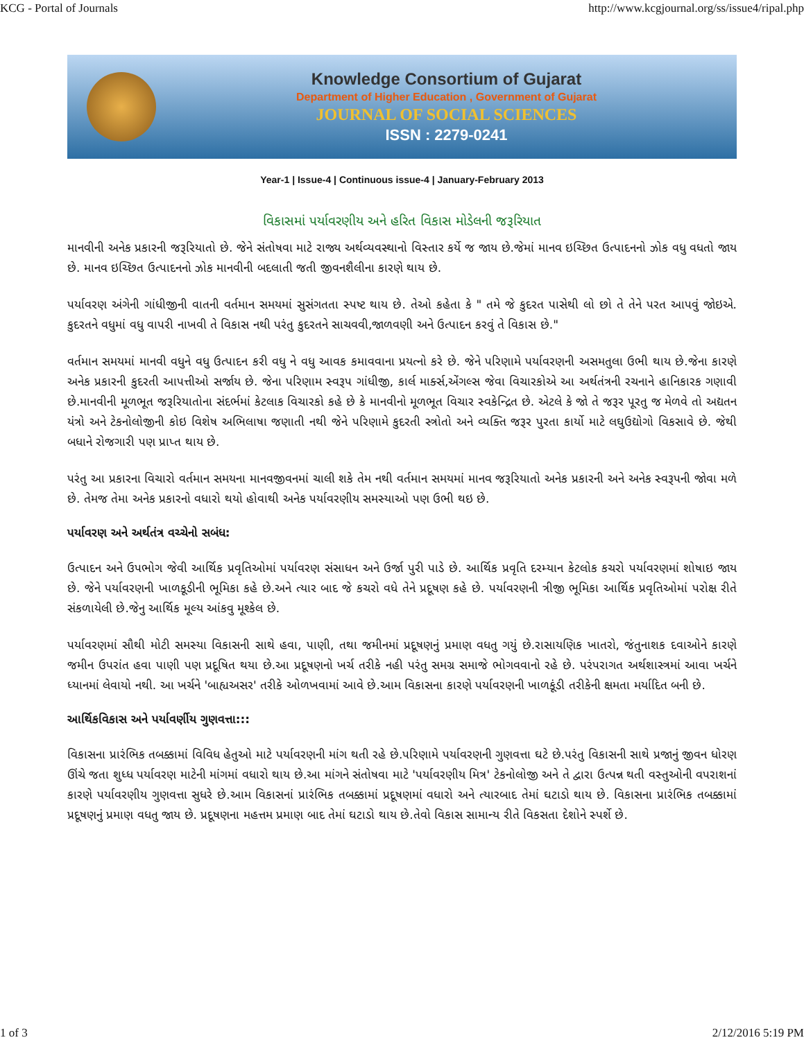KCG - Portal of Journals http://www.kcgjournal.org/ss/issue4/ripal.php
Knowledge Consortium of Gujarat
Department of Higher Education , Government of Gujarat
JOURNAL OF SOCIAL SCIENCES
ISSN : 2279-0241
Year-1 | Issue-4 | Continuous issue-4 | January-February 2013
વિકાસમાં પર્યાવરણીય અને હરિત વિકાસ મોડેલની જરૂરિયાત
માનવીની અનેક પ્રકારની જરૂરિયાતો છે. જેને સંતોષવા માટે રાજ્ય અર્થવ્યવસ્થાનો વિસ્તાર કર્યે જ જાય છે.જેમાં માનવ ઇચ્છિત ઉત્પાદનનો ઝોક વધુ વધતો જાય છે. માનવ ઇચ્છિત ઉત્પાદનનો ઝોક માનવીની બદલાતી જતી જીવનશૈલીના કારણે થાય છે.
પર્યાવરણ અંગેની ગાંધીજીની વાતની વર્તમાન સમયમાં સુસંગતતા સ્પષ્ટ થાય છે. તેઓ કહેતા કે " તમે જે કુદરત પાસેથી લો છો તે તેને પરત આપવું જોઇએ. કુદરતને વધુમાં વધુ વાપરી નાખવી તે વિકાસ નથી પરંતુ કુદરતને સાચવવી,જાળવણી અને ઉત્પાદન કરવું તે વિકાસ છે."
વર્તમાન સમયમાં માનવી વધુને વધુ ઉત્પાદન કરી વધુ ને વધુ આવક કમાવવાના પ્રયત્નો કરે છે. જેને પરિણામે પર્યાવરણની અસમતુલા ઉભી થાય છે.જેના કારણે અનેક પ્રકારની કુદરતી આપત્તીઓ સર્જાય છે. જેના પરિણામ સ્વરૂપ ગાંધીજી, કાર્લ માર્ક્સ,એંગલ્સ જેવા વિચારકોએ આ અર્થતંત્રની રચનાને હાનિકારક ગણાવી છે.માનવીની મૂળભૂત જરૂરિયાતોના સંદર્ભમાં કેટલાક વિચારકો કહે છે કે માનવીનો મૂળભૂત વિચાર સ્વકેન્દ્રિત છે. એટલે કે જો તે જરૂર પૂરતુ જ મેળવે તો અદ્યતન યંત્રો અને ટેકનોલોજીની કોઇ વિશેષ અભિલાષા જણાતી નથી જેને પરિણામે કુદરતી સ્ત્રોતો અને વ્યક્તિ જરૂર પુરતા કાર્યો માટે લઘુઉદ્યોગો વિકસાવે છે. જેથી બધાને રોજગારી પણ પ્રાપ્ત થાય છે.
પરંતુ આ પ્રકારના વિચારો વર્તમાન સમયના માનવજીવનમાં ચાલી શકે તેમ નથી વર્તમાન સમયમાં માનવ જરૂરિયાતો અનેક પ્રકારની અને અનેક સ્વરૂપની જોવા મળે છે. તેમજ તેમા અનેક પ્રકારનો વધારો થયો હોવાથી અનેક પર્યાવરણીય સમસ્યાઓ પણ ઉભી થઇ છે.
પર્યાવરણ અને અર્થતંત્ર વચ્ચેનો સબંધ:
ઉત્પાદન અને ઉપભોગ જેવી આર્થિક પ્રવૃતિઓમાં પર્યાવરણ સંસાધન અને ઉર્જા પુરી પાડે છે. આર્થિક પ્રવૃતિ દરમ્યાન કેટલોક કચરો પર્યાવરણમાં શોષાઇ જાય છે. જેને પર્યાવરણની ખાળકૂડીની ભૂમિકા કહે છે.અને ત્યાર બાદ જે કચરો વધે તેને પ્રદૂષણ કહે છે. પર્યાવરણની ત્રીજી ભૂમિકા આર્થિક પ્રવૃતિઓમાં પરોક્ષ રીતે સંકળાયેલી છે.જેનુ આર્થિક મૂલ્ય આંકવુ મૂશ્કેલ છે.
પર્યાવરણમાં સૌથી મોટી સમસ્યા વિકાસની સાથે હવા, પાણી, તથા જમીનમાં પ્રદૂષણનું પ્રમાણ વધતુ ગયું છે.રાસાયણિક ખાતરો, જંતુનાશક દવાઓને કારણે જમીન ઉપરાંત હવા પાણી પણ પ્રદૂષિત થયા છે.આ પ્રદૂષણનો ખર્ચ તરીકે નહી પરંતુ સમગ્ર સમાજે ભોગવવાનો રહે છે. પરંપરાગત અર્થશાસ્ત્રમાં આવા ખર્ચને ધ્યાનમાં લેવાયો નથી. આ ખર્ચને 'બાહ્યઅસર' તરીકે ઓળખવામાં આવે છે.આમ વિકાસના કારણે પર્યાવરણની ખાળકૂંડી તરીકેની ક્ષમતા મર્યાદિત બની છે.
આર્થિકવિકાસ અને પર્યાવર્ણીય ગુણવત્તા:::
વિકાસના પ્રારંભિક તબક્કામાં વિવિધ હેતુઓ માટે પર્યાવરણની માંગ થતી રહે છે.પરિણામે પર્યાવરણની ગુણવત્તા ઘટે છે.પરંતુ વિકાસની સાથે પ્રજાનું જીવન ધોરણ ઊંચે જતા શુધ્ધ પર્યાવરણ માટેની માંગમાં વધારો થાય છે.આ માંગને સંતોષવા માટે 'પર્યાવરણીય મિત્ર' ટેકનોલોજી અને તે દ્વારા ઉત્પન્ન થતી વસ્તુઓની વપરાશનાં કારણે પર્યાવરણીય ગુણવત્તા સુધરે છે.આમ વિકાસનાં પ્રારંભિક તબક્કામાં પ્રદૂષણમાં વધારો અને ત્યારબાદ તેમાં ઘટાડો થાય છે. વિકાસના પ્રારંભિક તબક્કામાં પ્રદૂષણનું પ્રમાણ વધતુ જાય છે. પ્રદૂષણના મહત્તમ પ્રમાણ બાદ તેમાં ઘટાડો થાય છે.તેવો વિકાસ સામાન્ય રીતે વિકસતા દેશોને સ્પર્શે છે.
1 of 3 2/12/2016 5:19 PM